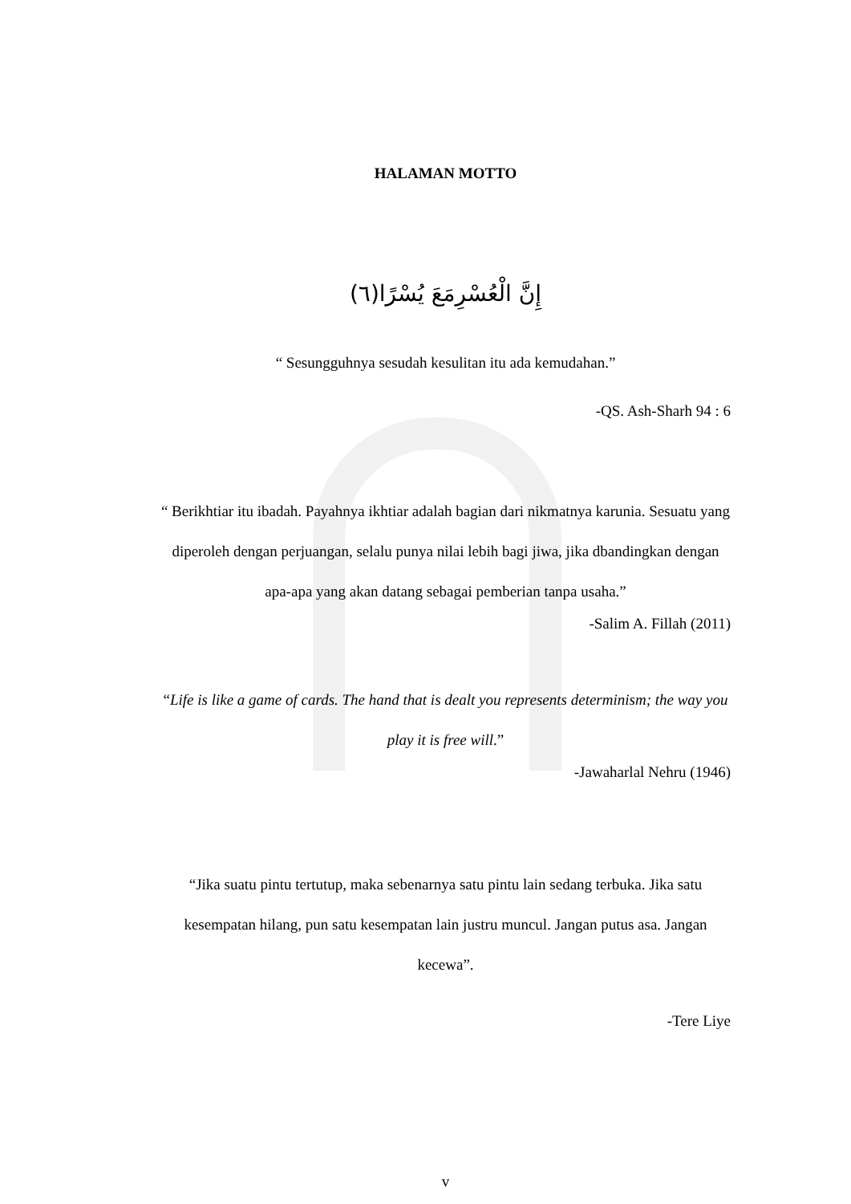HALAMAN MOTTO
إِنَّ الْعُسْرِمَعَ يُسْرًا(٦)
“ Sesungguhnya sesudah kesulitan itu ada kemudahan.”
-QS. Ash-Sharh 94 : 6
“ Berikhtiar itu ibadah. Payahnya ikhtiar adalah bagian dari nikmatnya karunia. Sesuatu yang diperoleh dengan perjuangan, selalu punya nilai lebih bagi jiwa, jika dbandingkan dengan apa-apa yang akan datang sebagai pemberian tanpa usaha.”
-Salim A. Fillah (2011)
“Life is like a game of cards. The hand that is dealt you represents determinism; the way you play it is free will.”
-Jawaharlal Nehru (1946)
“Jika suatu pintu tertutup, maka sebenarnya satu pintu lain sedang terbuka. Jika satu kesempatan hilang, pun satu kesempatan lain justru muncul. Jangan putus asa. Jangan kecewa”.
-Tere Liye
v